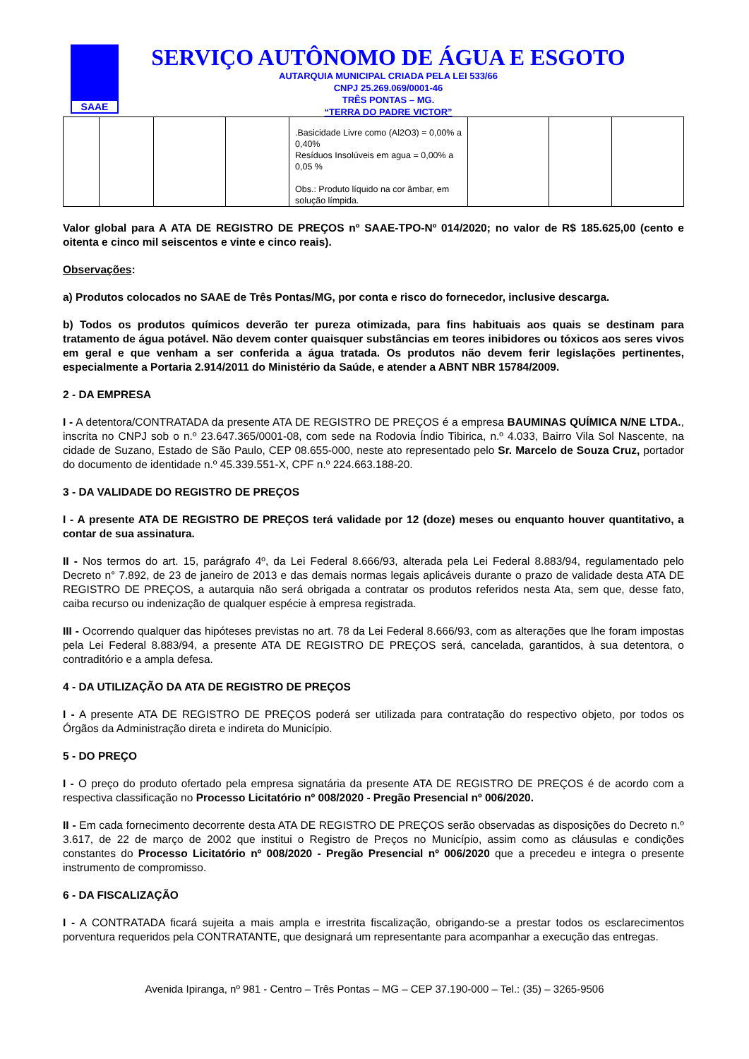SAAE
SERVIÇO AUTÔNOMO DE ÁGUA E ESGOTO
AUTARQUIA MUNICIPAL CRIADA PELA LEI 533/66
CNPJ 25.269.069/0001-46
TRÊS PONTAS – MG.
“TERRA DO PADRE VICTOR”
| | | | | .Basicidade Livre como (Al2O3) = 0,00% a 0,40% Resíduos Insolúveis em agua = 0,00% a 0,05 % Obs.: Produto líquido na cor âmbar, em solução límpida. | | | |
Valor global para A ATA DE REGISTRO DE PREÇOS nº SAAE-TPO-Nº 014/2020; no valor de R$ 185.625,00 (cento e oitenta e cinco mil seiscentos e vinte e cinco reais).
Observações:
a) Produtos colocados no SAAE de Três Pontas/MG, por conta e risco do fornecedor, inclusive descarga.
b) Todos os produtos químicos deverão ter pureza otimizada, para fins habituais aos quais se destinam para tratamento de água potável. Não devem conter quaisquer substâncias em teores inibidores ou tóxicos aos seres vivos em geral e que venham a ser conferida a água tratada. Os produtos não devem ferir legislações pertinentes, especialmente a Portaria 2.914/2011 do Ministério da Saúde, e atender a ABNT NBR 15784/2009.
2 - DA EMPRESA
I - A detentora/CONTRATADA da presente ATA DE REGISTRO DE PREÇOS é a empresa BAUMINAS QUÍMICA N/NE LTDA., inscrita no CNPJ sob o n.º 23.647.365/0001-08, com sede na Rodovia Índio Tibirica, n.º 4.033, Bairro Vila Sol Nascente, na cidade de Suzano, Estado de São Paulo, CEP 08.655-000, neste ato representado pelo Sr. Marcelo de Souza Cruz, portador do documento de identidade n.º 45.339.551-X, CPF n.º 224.663.188-20.
3 - DA VALIDADE DO REGISTRO DE PREÇOS
I - A presente ATA DE REGISTRO DE PREÇOS terá validade por 12 (doze) meses ou enquanto houver quantitativo, a contar de sua assinatura.
II - Nos termos do art. 15, parágrafo 4º, da Lei Federal 8.666/93, alterada pela Lei Federal 8.883/94, regulamentado pelo Decreto n° 7.892, de 23 de janeiro de 2013 e das demais normas legais aplicáveis durante o prazo de validade desta ATA DE REGISTRO DE PREÇOS, a autarquia não será obrigada a contratar os produtos referidos nesta Ata, sem que, desse fato, caiba recurso ou indenização de qualquer espécie à empresa registrada.
III - Ocorrendo qualquer das hipóteses previstas no art. 78 da Lei Federal 8.666/93, com as alterações que lhe foram impostas pela Lei Federal 8.883/94, a presente ATA DE REGISTRO DE PREÇOS será, cancelada, garantidos, à sua detentora, o contraditório e a ampla defesa.
4 - DA UTILIZAÇÃO DA ATA DE REGISTRO DE PREÇOS
I - A presente ATA DE REGISTRO DE PREÇOS poderá ser utilizada para contratação do respectivo objeto, por todos os Órgãos da Administração direta e indireta do Município.
5 - DO PREÇO
I - O preço do produto ofertado pela empresa signatária da presente ATA DE REGISTRO DE PREÇOS é de acordo com a respectiva classificação no Processo Licitatório nº 008/2020 - Pregão Presencial nº 006/2020.
II - Em cada fornecimento decorrente desta ATA DE REGISTRO DE PREÇOS serão observadas as disposições do Decreto n.º 3.617, de 22 de março de 2002 que institui o Registro de Preços no Município, assim como as cláusulas e condições constantes do Processo Licitatório nº 008/2020 - Pregão Presencial nº 006/2020 que a precedeu e integra o presente instrumento de compromisso.
6 - DA FISCALIZAÇÃO
I - A CONTRATADA ficará sujeita a mais ampla e irrestrita fiscalização, obrigando-se a prestar todos os esclarecimentos porventura requeridos pela CONTRATANTE, que designará um representante para acompanhar a execução das entregas.
Avenida Ipiranga, nº 981 - Centro – Três Pontas – MG – CEP 37.190-000 – Tel.: (35) – 3265-9506